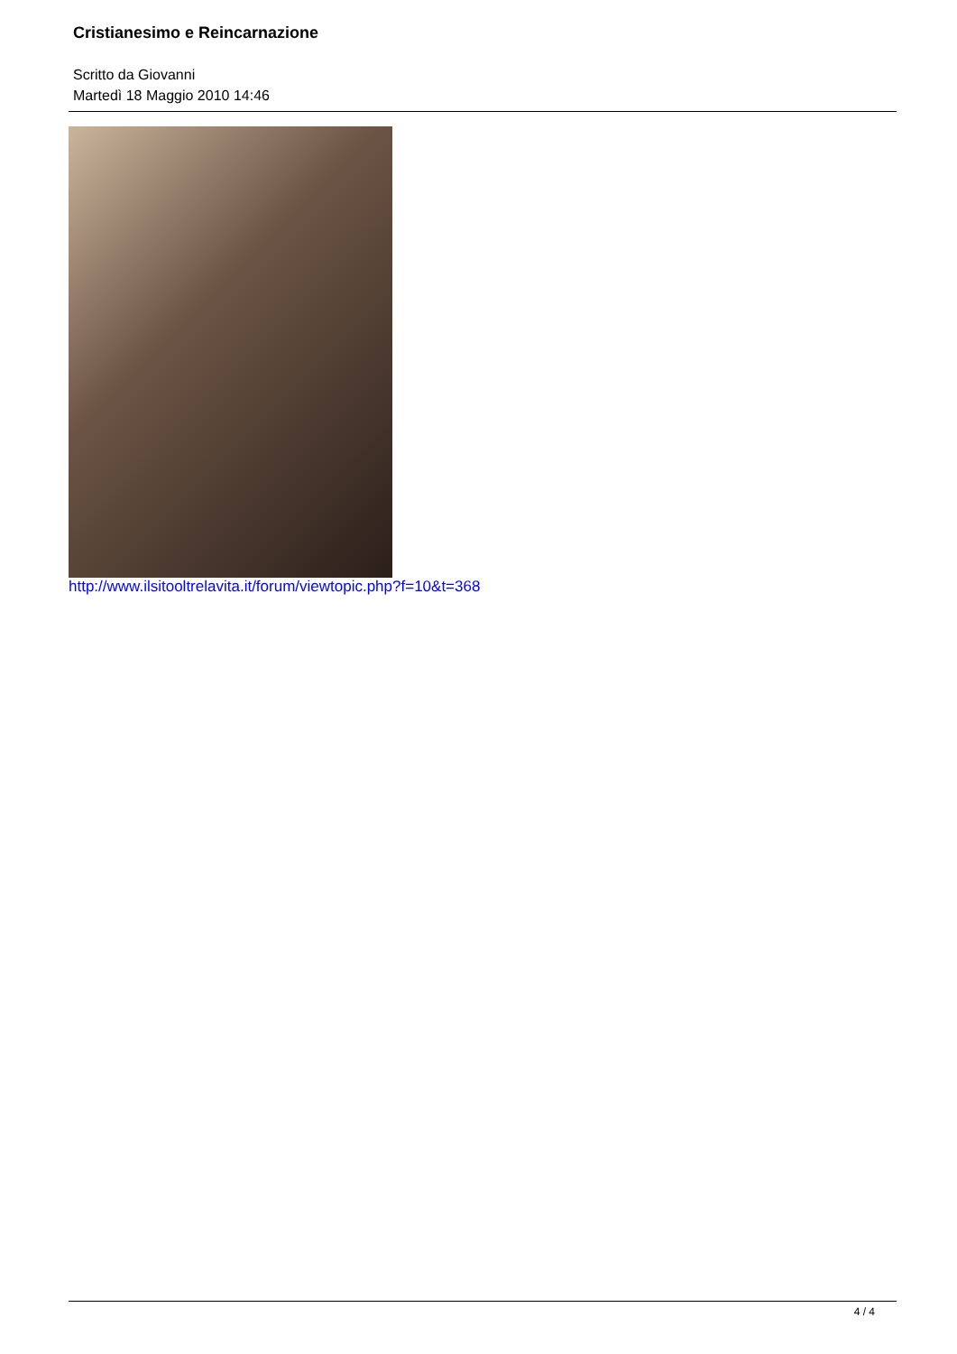Cristianesimo e Reincarnazione
Scritto da Giovanni
Martedì 18 Maggio 2010 14:46
http://www.ilsitooltrelavita.it/forum/viewtopic.php?f=10&t=368
4 / 4